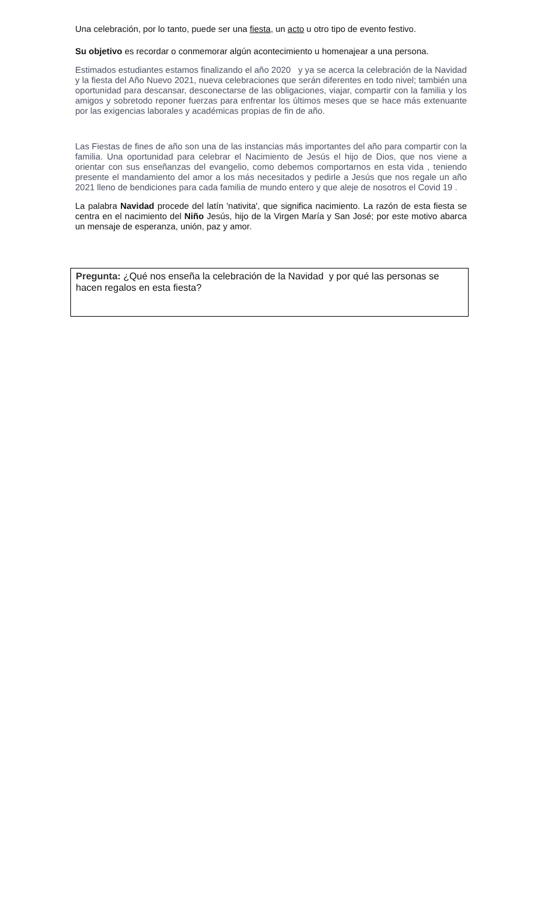Una celebración, por lo tanto, puede ser una fiesta, un acto u otro tipo de evento festivo.
Su objetivo es recordar o conmemorar algún acontecimiento u homenajear a una persona.
Estimados estudiantes estamos finalizando el año 2020 y ya se acerca la celebración de la Navidad y la fiesta del Año Nuevo 2021, nueva celebraciones que serán diferentes en todo nivel; también una oportunidad para descansar, desconectarse de las obligaciones, viajar, compartir con la familia y los amigos y sobretodo reponer fuerzas para enfrentar los últimos meses que se hace más extenuante por las exigencias laborales y académicas propias de fin de año.
Las Fiestas de fines de año son una de las instancias más importantes del año para compartir con la familia. Una oportunidad para celebrar el Nacimiento de Jesús el hijo de Dios, que nos viene a orientar con sus enseñanzas del evangelio, como debemos comportarnos en esta vida , teniendo presente el mandamiento del amor a los más necesitados y pedirle a Jesús que nos regale un año 2021 lleno de bendiciones para cada familia de mundo entero y que aleje de nosotros el Covid 19 .
La palabra Navidad procede del latín 'nativita', que significa nacimiento. La razón de esta fiesta se centra en el nacimiento del Niño Jesús, hijo de la Virgen María y San José; por este motivo abarca un mensaje de esperanza, unión, paz y amor.
Pregunta: ¿Qué nos enseña la celebración de la Navidad y por qué las personas se hacen regalos en esta fiesta?